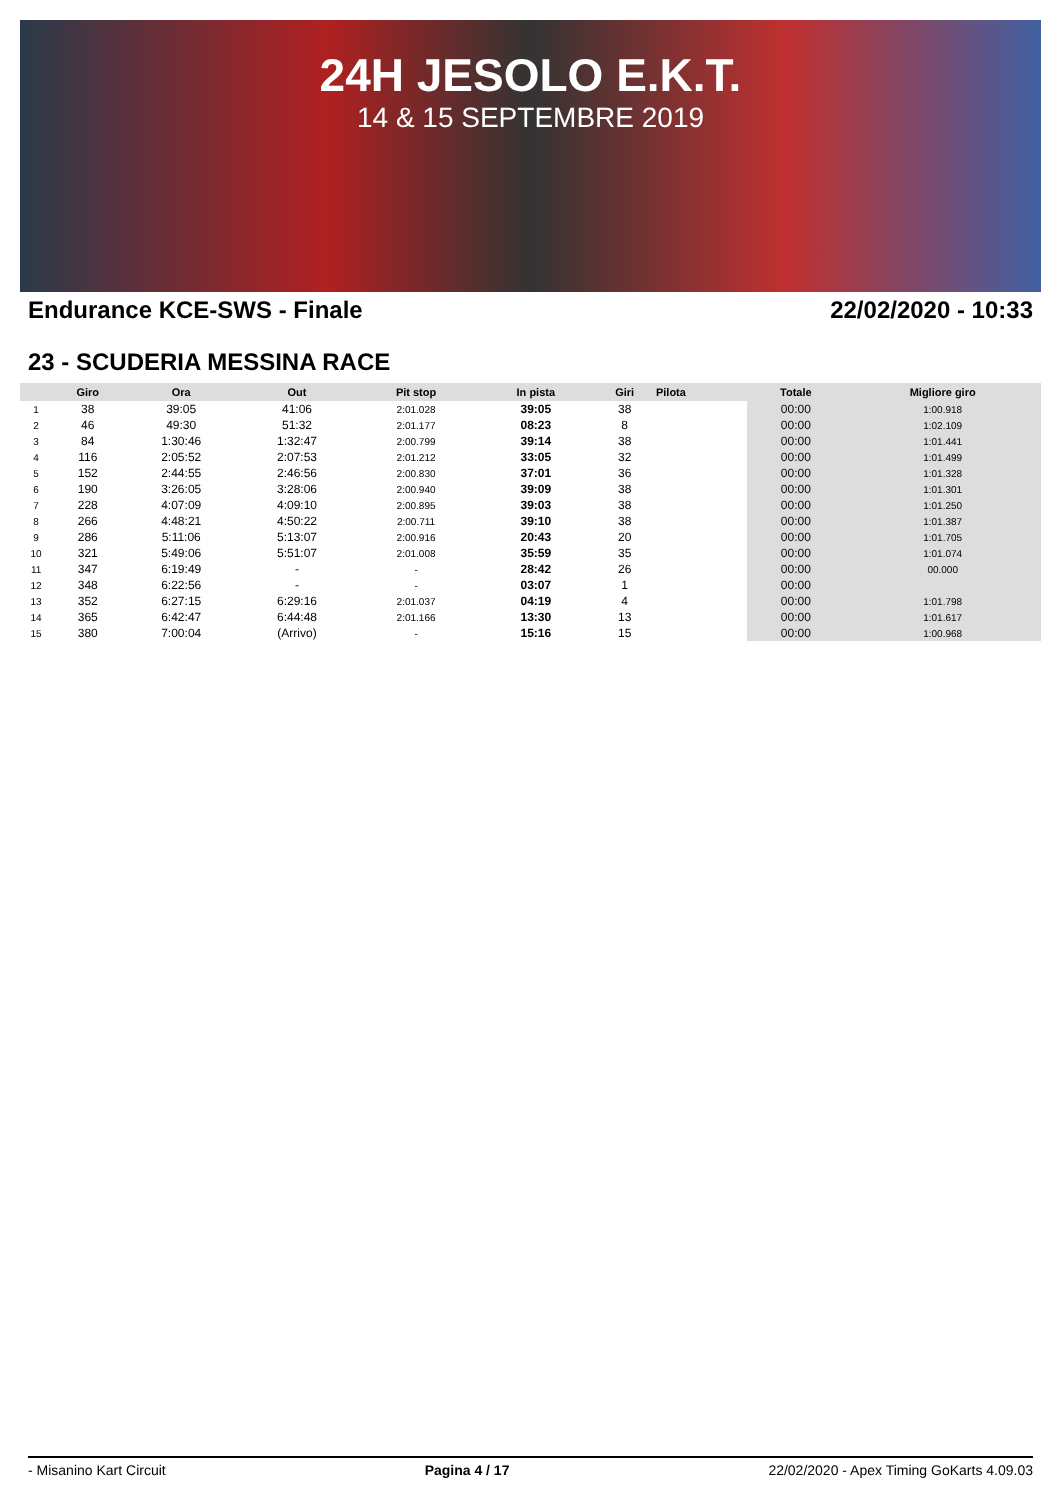24H JESOLO E.K.T.
14 & 15 SEPTEMBRE 2019
Endurance KCE-SWS - Finale 22/02/2020 - 10:33
23 - SCUDERIA MESSINA RACE
| | Giro | Ora | Out | Pit stop | In pista | Giri | Pilota | Totale | Migliore giro |
| --- | --- | --- | --- | --- | --- | --- | --- | --- | --- |
| 1 | 38 | 39:05 | 41:06 | 2:01.028 | 39:05 | 38 | | 00:00 | 1:00.918 |
| 2 | 46 | 49:30 | 51:32 | 2:01.177 | 08:23 | 8 | | 00:00 | 1:02.109 |
| 3 | 84 | 1:30:46 | 1:32:47 | 2:00.799 | 39:14 | 38 | | 00:00 | 1:01.441 |
| 4 | 116 | 2:05:52 | 2:07:53 | 2:01.212 | 33:05 | 32 | | 00:00 | 1:01.499 |
| 5 | 152 | 2:44:55 | 2:46:56 | 2:00.830 | 37:01 | 36 | | 00:00 | 1:01.328 |
| 6 | 190 | 3:26:05 | 3:28:06 | 2:00.940 | 39:09 | 38 | | 00:00 | 1:01.301 |
| 7 | 228 | 4:07:09 | 4:09:10 | 2:00.895 | 39:03 | 38 | | 00:00 | 1:01.250 |
| 8 | 266 | 4:48:21 | 4:50:22 | 2:00.711 | 39:10 | 38 | | 00:00 | 1:01.387 |
| 9 | 286 | 5:11:06 | 5:13:07 | 2:00.916 | 20:43 | 20 | | 00:00 | 1:01.705 |
| 10 | 321 | 5:49:06 | 5:51:07 | 2:01.008 | 35:59 | 35 | | 00:00 | 1:01.074 |
| 11 | 347 | 6:19:49 | - | - | 28:42 | 26 | | 00:00 | 00.000 |
| 12 | 348 | 6:22:56 | - | - | 03:07 | 1 | | 00:00 | |
| 13 | 352 | 6:27:15 | 6:29:16 | 2:01.037 | 04:19 | 4 | | 00:00 | 1:01.798 |
| 14 | 365 | 6:42:47 | 6:44:48 | 2:01.166 | 13:30 | 13 | | 00:00 | 1:01.617 |
| 15 | 380 | 7:00:04 | (Arrivo) | - | 15:16 | 15 | | 00:00 | 1:00.968 |
- Misanino Kart Circuit Pagina 4 / 17 22/02/2020 - Apex Timing GoKarts 4.09.03